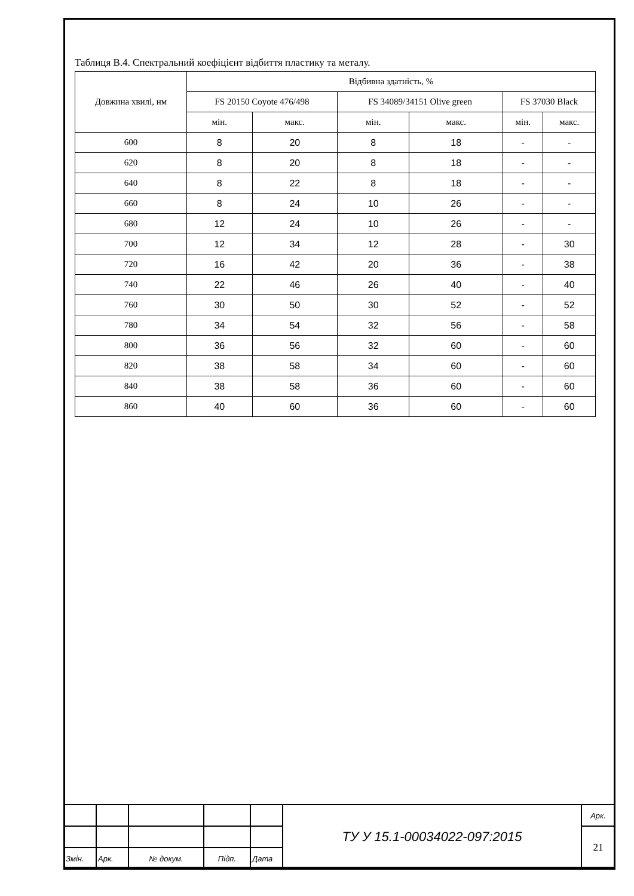Таблиця В.4. Спектральний коефіцієнт відбиття пластику та металу.
| Довжина хвилі, нм | Відбивна здатність, % | | | | | |
| --- | --- | --- | --- | --- | --- | --- |
| | FS 20150 Coyote 476/498 | | FS 34089/34151 Olive green | | FS 37030 Black | |
| | мін. | макс. | мін. | макс. | мін. | макс. |
| 600 | 8 | 20 | 8 | 18 | - | - |
| 620 | 8 | 20 | 8 | 18 | - | - |
| 640 | 8 | 22 | 8 | 18 | - | - |
| 660 | 8 | 24 | 10 | 26 | - | - |
| 680 | 12 | 24 | 10 | 26 | - | - |
| 700 | 12 | 34 | 12 | 28 | - | 30 |
| 720 | 16 | 42 | 20 | 36 | - | 38 |
| 740 | 22 | 46 | 26 | 40 | - | 40 |
| 760 | 30 | 50 | 30 | 52 | - | 52 |
| 780 | 34 | 54 | 32 | 56 | - | 58 |
| 800 | 36 | 56 | 32 | 60 | - | 60 |
| 820 | 38 | 58 | 34 | 60 | - | 60 |
| 840 | 38 | 58 | 36 | 60 | - | 60 |
| 860 | 40 | 60 | 36 | 60 | - | 60 |
| | | | | | ТУ У 15.1-00034022-097:2015 | Арк. |
| | | | | | | 21 |
| Змін. | Арк. | № докум. | Підп. | Дата | | |